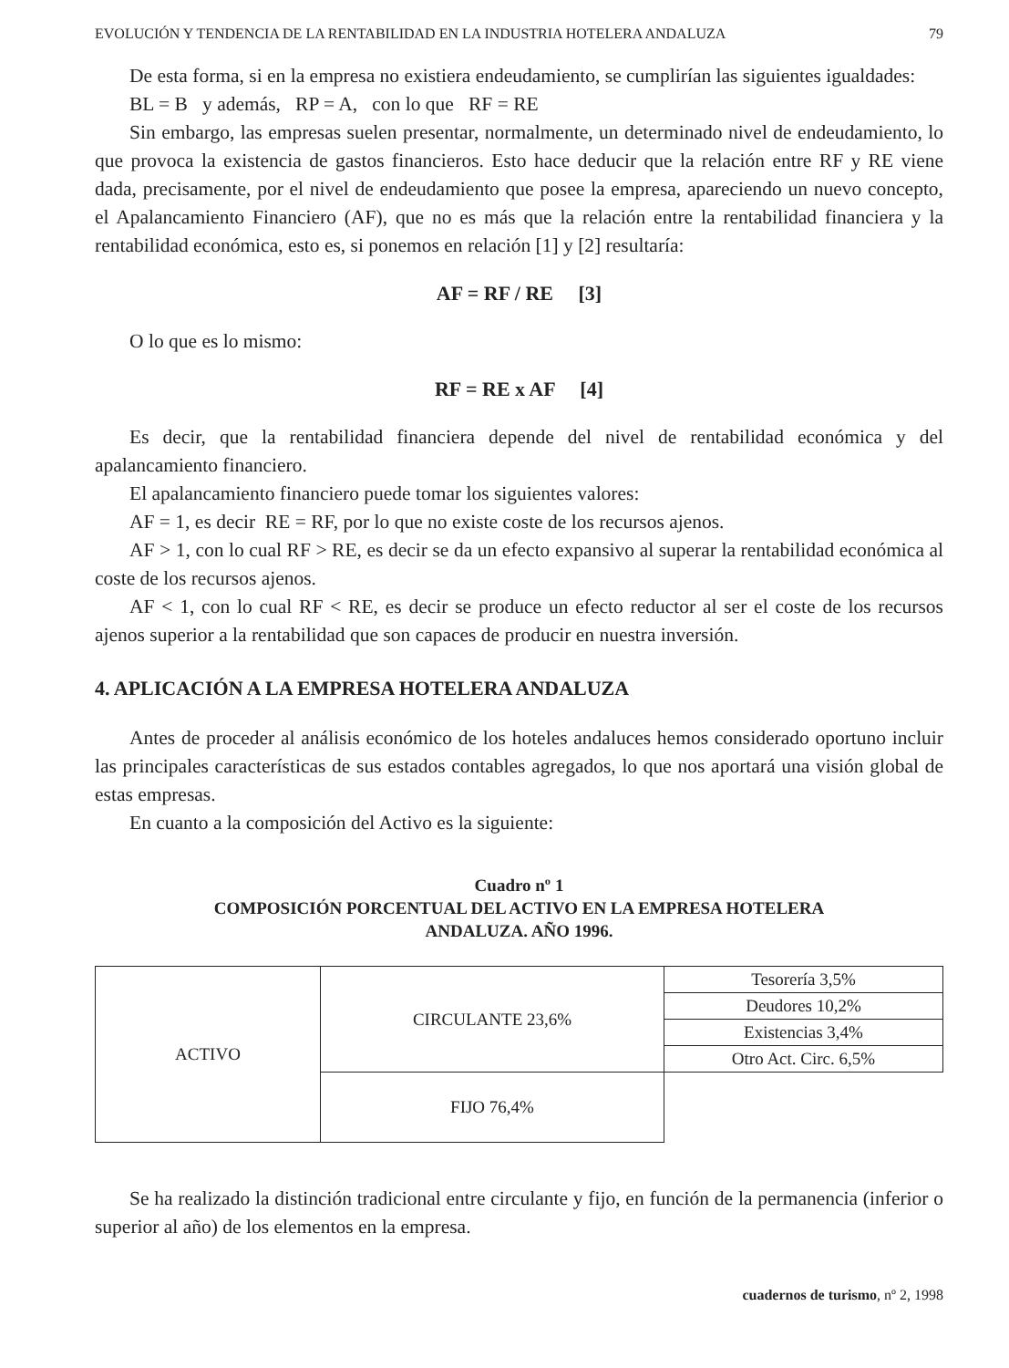EVOLUCIÓN Y TENDENCIA DE LA RENTABILIDAD EN LA INDUSTRIA HOTELERA ANDALUZA 79
De esta forma, si en la empresa no existiera endeudamiento, se cumplirían las siguientes igualdades:
BL = B y además, RP = A, con lo que RF = RE
Sin embargo, las empresas suelen presentar, normalmente, un determinado nivel de endeudamiento, lo que provoca la existencia de gastos financieros. Esto hace deducir que la relación entre RF y RE viene dada, precisamente, por el nivel de endeudamiento que posee la empresa, apareciendo un nuevo concepto, el Apalancamiento Financiero (AF), que no es más que la relación entre la rentabilidad financiera y la rentabilidad económica, esto es, si ponemos en relación [1] y [2] resultaría:
AF = RF / RE [3]
O lo que es lo mismo:
RF = RE x AF [4]
Es decir, que la rentabilidad financiera depende del nivel de rentabilidad económica y del apalancamiento financiero.
El apalancamiento financiero puede tomar los siguientes valores:
AF = 1, es decir RE = RF, por lo que no existe coste de los recursos ajenos.
AF > 1, con lo cual RF > RE, es decir se da un efecto expansivo al superar la rentabilidad económica al coste de los recursos ajenos.
AF < 1, con lo cual RF < RE, es decir se produce un efecto reductor al ser el coste de los recursos ajenos superior a la rentabilidad que son capaces de producir en nuestra inversión.
4. APLICACIÓN A LA EMPRESA HOTELERA ANDALUZA
Antes de proceder al análisis económico de los hoteles andaluces hemos considerado oportuno incluir las principales características de sus estados contables agregados, lo que nos aportará una visión global de estas empresas.
En cuanto a la composición del Activo es la siguiente:
Cuadro nº 1
COMPOSICIÓN PORCENTUAL DEL ACTIVO EN LA EMPRESA HOTELERA
ANDALUZA. AÑO 1996.
| ACTIVO | CIRCULANTE 23,6% | Tesorería 3,5% |
| | | Deudores 10,2% |
| | | Existencias 3,4% |
| | | Otro Act. Circ. 6,5% |
| | FIJO 76,4% | |
Se ha realizado la distinción tradicional entre circulante y fijo, en función de la permanencia (inferior o superior al año) de los elementos en la empresa.
cuadernos de turismo, nº 2, 1998